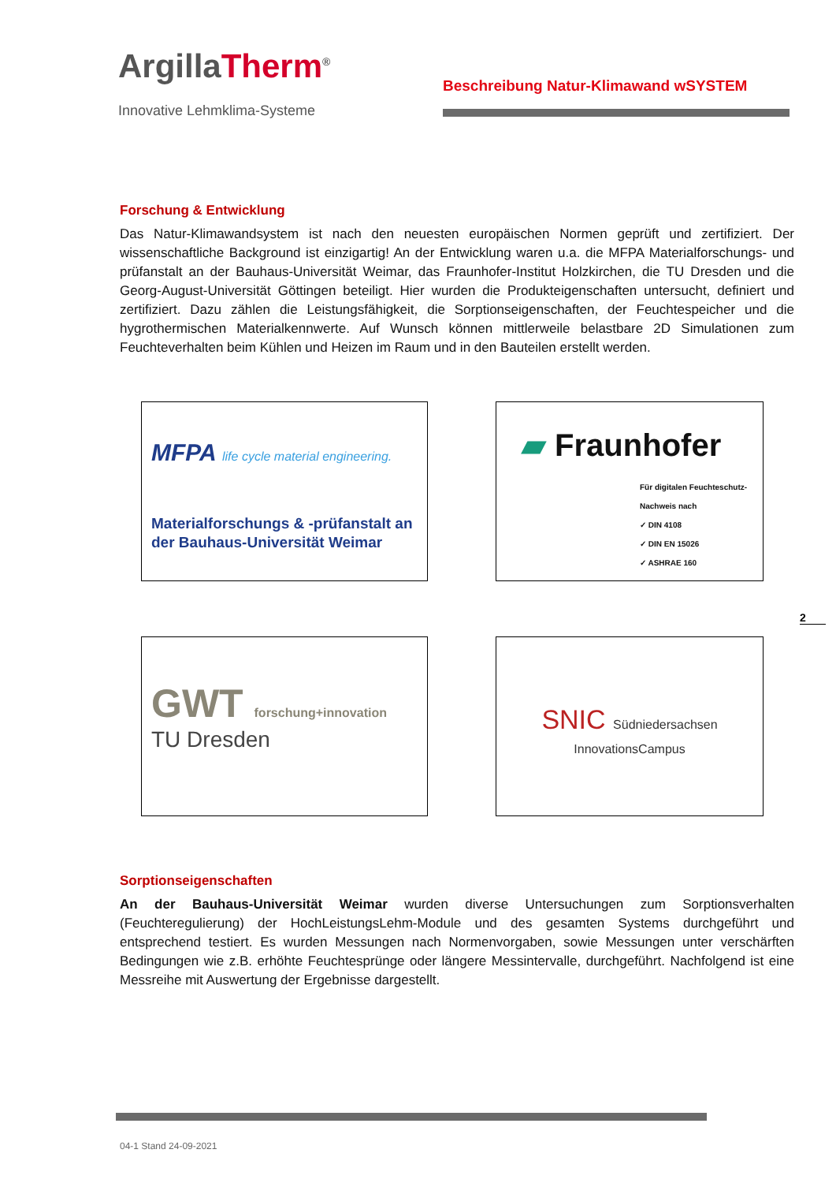ArgillaTherm<sup>®</sup>
Innovative Lehmklima-Systeme
Beschreibung Natur-Klimawand wSYSTEM
Forschung & Entwicklung
Das Natur-Klimawandsystem ist nach den neuesten europäischen Normen geprüft und zertifiziert. Der wissenschaftliche Background ist einzigartig! An der Entwicklung waren u.a. die MFPA Materialforschungs- und prüfanstalt an der Bauhaus-Universität Weimar, das Fraunhofer-Institut Holzkirchen, die TU Dresden und die Georg-August-Universität Göttingen beteiligt. Hier wurden die Produkteigenschaften untersucht, definiert und zertifiziert. Dazu zählen die Leistungsfähigkeit, die Sorptionseigenschaften, der Feuchtespeicher und die hygrothermischen Materialkennwerte. Auf Wunsch können mittlerweile belastbare 2D Simulationen zum Feuchteverhalten beim Kühlen und Heizen im Raum und in den Bauteilen erstellt werden.
MFPA life cycle material engineering.
Materialforschungs & -prüfanstalt an der Bauhaus-Universität Weimar
▰ Fraunhofer
Für digitalen Feuchteschutz-Nachweis nach
✓ DIN 4108
✓ DIN EN 15026
✓ ASHRAE 160
GWT forschung+innovation
TU Dresden
SNIC Südniedersachsen InnovationsCampus
Sorptionseigenschaften
An der Bauhaus-Universität Weimar wurden diverse Untersuchungen zum Sorptionsverhalten (Feuchteregulierung) der HochLeistungsLehm-Module und des gesamten Systems durchgeführt und entsprechend testiert. Es wurden Messungen nach Normenvorgaben, sowie Messungen unter verschärften Bedingungen wie z.B. erhöhte Feuchtesprünge oder längere Messintervalle, durchgeführt. Nachfolgend ist eine Messreihe mit Auswertung der Ergebnisse dargestellt.
2
04-1 Stand 24-09-2021